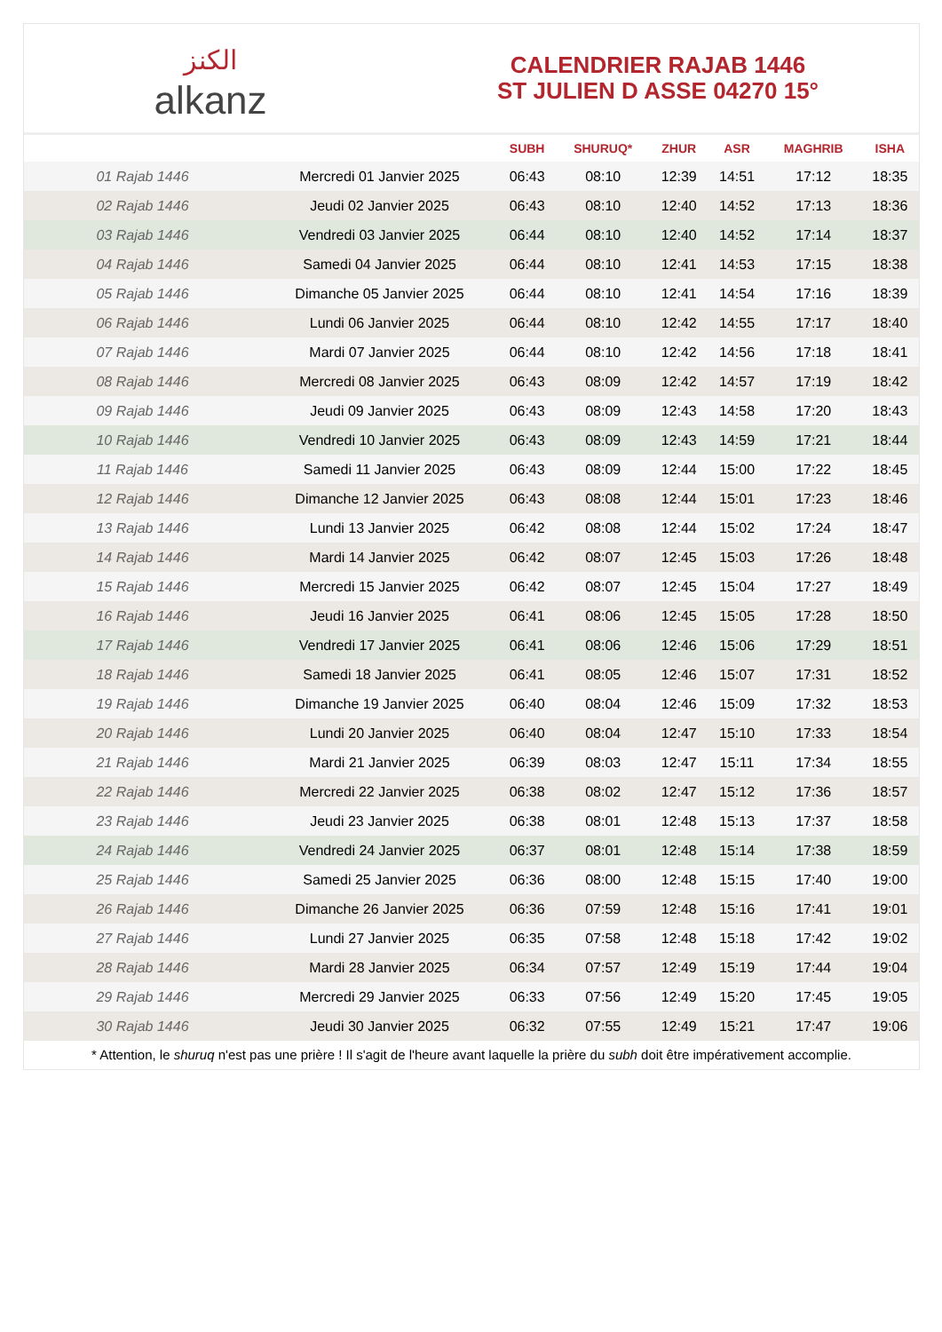الكنز
alkanz
CALENDRIER RAJAB 1446
ST JULIEN D ASSE 04270 15°
| | | SUBH | SHURUQ* | ZHUR | ASR | MAGHRIB | ISHA |
| --- | --- | --- | --- | --- | --- | --- | --- |
| 01 Rajab 1446 | Mercredi 01 Janvier 2025 | 06:43 | 08:10 | 12:39 | 14:51 | 17:12 | 18:35 |
| 02 Rajab 1446 | Jeudi 02 Janvier 2025 | 06:43 | 08:10 | 12:40 | 14:52 | 17:13 | 18:36 |
| 03 Rajab 1446 | Vendredi 03 Janvier 2025 | 06:44 | 08:10 | 12:40 | 14:52 | 17:14 | 18:37 |
| 04 Rajab 1446 | Samedi 04 Janvier 2025 | 06:44 | 08:10 | 12:41 | 14:53 | 17:15 | 18:38 |
| 05 Rajab 1446 | Dimanche 05 Janvier 2025 | 06:44 | 08:10 | 12:41 | 14:54 | 17:16 | 18:39 |
| 06 Rajab 1446 | Lundi 06 Janvier 2025 | 06:44 | 08:10 | 12:42 | 14:55 | 17:17 | 18:40 |
| 07 Rajab 1446 | Mardi 07 Janvier 2025 | 06:44 | 08:10 | 12:42 | 14:56 | 17:18 | 18:41 |
| 08 Rajab 1446 | Mercredi 08 Janvier 2025 | 06:43 | 08:09 | 12:42 | 14:57 | 17:19 | 18:42 |
| 09 Rajab 1446 | Jeudi 09 Janvier 2025 | 06:43 | 08:09 | 12:43 | 14:58 | 17:20 | 18:43 |
| 10 Rajab 1446 | Vendredi 10 Janvier 2025 | 06:43 | 08:09 | 12:43 | 14:59 | 17:21 | 18:44 |
| 11 Rajab 1446 | Samedi 11 Janvier 2025 | 06:43 | 08:09 | 12:44 | 15:00 | 17:22 | 18:45 |
| 12 Rajab 1446 | Dimanche 12 Janvier 2025 | 06:43 | 08:08 | 12:44 | 15:01 | 17:23 | 18:46 |
| 13 Rajab 1446 | Lundi 13 Janvier 2025 | 06:42 | 08:08 | 12:44 | 15:02 | 17:24 | 18:47 |
| 14 Rajab 1446 | Mardi 14 Janvier 2025 | 06:42 | 08:07 | 12:45 | 15:03 | 17:26 | 18:48 |
| 15 Rajab 1446 | Mercredi 15 Janvier 2025 | 06:42 | 08:07 | 12:45 | 15:04 | 17:27 | 18:49 |
| 16 Rajab 1446 | Jeudi 16 Janvier 2025 | 06:41 | 08:06 | 12:45 | 15:05 | 17:28 | 18:50 |
| 17 Rajab 1446 | Vendredi 17 Janvier 2025 | 06:41 | 08:06 | 12:46 | 15:06 | 17:29 | 18:51 |
| 18 Rajab 1446 | Samedi 18 Janvier 2025 | 06:41 | 08:05 | 12:46 | 15:07 | 17:31 | 18:52 |
| 19 Rajab 1446 | Dimanche 19 Janvier 2025 | 06:40 | 08:04 | 12:46 | 15:09 | 17:32 | 18:53 |
| 20 Rajab 1446 | Lundi 20 Janvier 2025 | 06:40 | 08:04 | 12:47 | 15:10 | 17:33 | 18:54 |
| 21 Rajab 1446 | Mardi 21 Janvier 2025 | 06:39 | 08:03 | 12:47 | 15:11 | 17:34 | 18:55 |
| 22 Rajab 1446 | Mercredi 22 Janvier 2025 | 06:38 | 08:02 | 12:47 | 15:12 | 17:36 | 18:57 |
| 23 Rajab 1446 | Jeudi 23 Janvier 2025 | 06:38 | 08:01 | 12:48 | 15:13 | 17:37 | 18:58 |
| 24 Rajab 1446 | Vendredi 24 Janvier 2025 | 06:37 | 08:01 | 12:48 | 15:14 | 17:38 | 18:59 |
| 25 Rajab 1446 | Samedi 25 Janvier 2025 | 06:36 | 08:00 | 12:48 | 15:15 | 17:40 | 19:00 |
| 26 Rajab 1446 | Dimanche 26 Janvier 2025 | 06:36 | 07:59 | 12:48 | 15:16 | 17:41 | 19:01 |
| 27 Rajab 1446 | Lundi 27 Janvier 2025 | 06:35 | 07:58 | 12:48 | 15:18 | 17:42 | 19:02 |
| 28 Rajab 1446 | Mardi 28 Janvier 2025 | 06:34 | 07:57 | 12:49 | 15:19 | 17:44 | 19:04 |
| 29 Rajab 1446 | Mercredi 29 Janvier 2025 | 06:33 | 07:56 | 12:49 | 15:20 | 17:45 | 19:05 |
| 30 Rajab 1446 | Jeudi 30 Janvier 2025 | 06:32 | 07:55 | 12:49 | 15:21 | 17:47 | 19:06 |
* Attention, le shuruq n'est pas une prière ! Il s'agit de l'heure avant laquelle la prière du subh doit être impérativement accomplie.